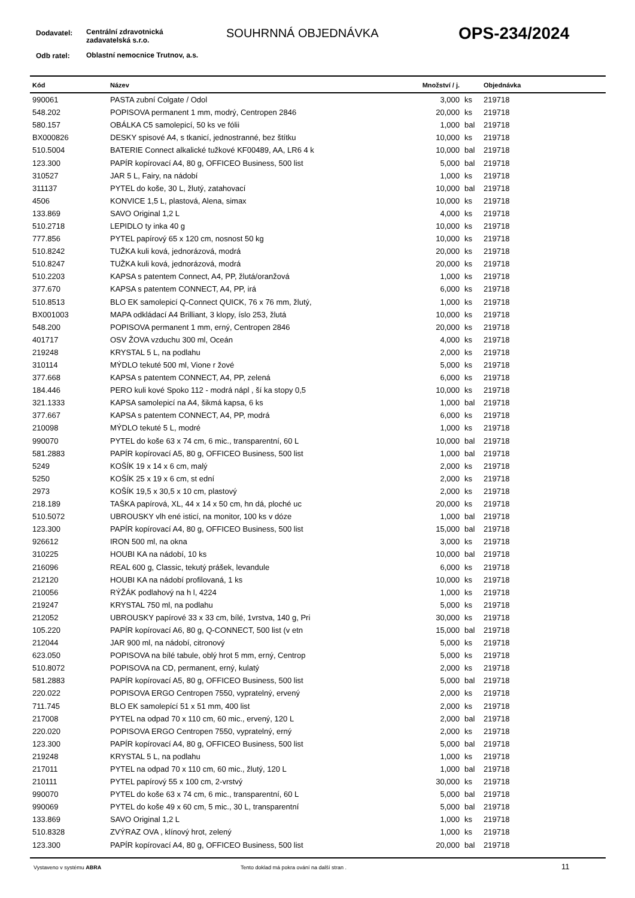Dodavatel:
Centrální zdravotnická
zadavatelská s.r.o.
SOUHRNNÁ OBJEDNÁVKA OPS-234/2024
Odb ratel:
Oblastní nemocnice Trutnov, a.s.
| Kód | Název | Množství / j. | | Objednávka |
| --- | --- | --- | --- | --- |
| 990061 | PASTA zubní Colgate / Odol | 3,000 | ks | 219718 |
| 548.202 | POPISOVA permanent 1 mm, modrý, Centropen 2846 | 20,000 | ks | 219718 |
| 580.157 | OBÁLKA C5 samolepicí, 50 ks ve fólii | 1,000 | bal | 219718 |
| BX000826 | DESKY spisové A4, s tkanicí, jednostranné, bez štítku | 10,000 | ks | 219718 |
| 510.5004 | BATERIE Connect alkalické tužkové KF00489, AA, LR6 4 k | 10,000 | bal | 219718 |
| 123.300 | PAPÍR kopírovací A4, 80 g, OFFICEO Business, 500 list | 5,000 | bal | 219718 |
| 310527 | JAR 5 L, Fairy, na nádobí | 1,000 | ks | 219718 |
| 311137 | PYTEL do koše, 30 L, žlutý, zatahovací | 10,000 | bal | 219718 |
| 4506 | KONVICE 1,5 L, plastová, Alena, simax | 10,000 | ks | 219718 |
| 133.869 | SAVO Original 1,2 L | 4,000 | ks | 219718 |
| 510.2718 | LEPIDLO ty inka 40 g | 10,000 | ks | 219718 |
| 777.856 | PYTEL papírový 65 x 120 cm, nosnost 50 kg | 10,000 | ks | 219718 |
| 510.8242 | TUŽKA kuli ková, jednorázová, modrá | 20,000 | ks | 219718 |
| 510.8247 | TUŽKA kuli ková, jednorázová, modrá | 20,000 | ks | 219718 |
| 510.2203 | KAPSA s patentem Connect, A4, PP, žlutá/oranžová | 1,000 | ks | 219718 |
| 377.670 | KAPSA s patentem CONNECT, A4, PP, irá | 6,000 | ks | 219718 |
| 510.8513 | BLO EK samolepicí Q-Connect QUICK, 76 x 76 mm, žlutý, | 1,000 | ks | 219718 |
| BX001003 | MAPA odkládací A4 Brilliant, 3 klopy, íslo 253, žlutá | 10,000 | ks | 219718 |
| 548.200 | POPISOVA permanent 1 mm, erný, Centropen 2846 | 20,000 | ks | 219718 |
| 401717 | OSV ŽOVA vzduchu 300 ml, Oceán | 4,000 | ks | 219718 |
| 219248 | KRYSTAL 5 L, na podlahu | 2,000 | ks | 219718 |
| 310114 | MÝDLO tekuté 500 ml, Vione r žové | 5,000 | ks | 219718 |
| 377.668 | KAPSA s patentem CONNECT, A4, PP, zelená | 6,000 | ks | 219718 |
| 184.446 | PERO kuli kové Spoko 112 - modrá nápl , ší ka stopy 0,5 | 10,000 | ks | 219718 |
| 321.1333 | KAPSA samolepicí na A4, šikmá kapsa, 6 ks | 1,000 | bal | 219718 |
| 377.667 | KAPSA s patentem CONNECT, A4, PP, modrá | 6,000 | ks | 219718 |
| 210098 | MÝDLO tekuté 5 L, modré | 1,000 | ks | 219718 |
| 990070 | PYTEL do koše 63 x 74 cm, 6 mic., transparentní, 60 L | 10,000 | bal | 219718 |
| 581.2883 | PAPÍR kopírovací A5, 80 g, OFFICEO Business, 500 list | 1,000 | bal | 219718 |
| 5249 | KOŠÍK 19 x 14 x 6 cm, malý | 2,000 | ks | 219718 |
| 5250 | KOŠÍK 25 x 19 x 6 cm, st ední | 2,000 | ks | 219718 |
| 2973 | KOŠÍK 19,5 x 30,5 x 10 cm, plastový | 2,000 | ks | 219718 |
| 218.189 | TAŠKA papírová, XL, 44 x 14 x 50 cm, hn dá, ploché uc | 20,000 | ks | 219718 |
| 510.5072 | UBROUSKY vlh ené isticí, na monitor, 100 ks v dóze | 1,000 | bal | 219718 |
| 123.300 | PAPÍR kopírovací A4, 80 g, OFFICEO Business, 500 list | 15,000 | bal | 219718 |
| 926612 | IRON 500 ml, na okna | 3,000 | ks | 219718 |
| 310225 | HOUBI KA na nádobí, 10 ks | 10,000 | bal | 219718 |
| 216096 | REAL 600 g, Classic, tekutý prášek, levandule | 6,000 | ks | 219718 |
| 212120 | HOUBI KA na nádobí profilovaná, 1 ks | 10,000 | ks | 219718 |
| 210056 | RÝŽÁK podlahový na h l, 4224 | 1,000 | ks | 219718 |
| 219247 | KRYSTAL 750 ml, na podlahu | 5,000 | ks | 219718 |
| 212052 | UBROUSKY papírové 33 x 33 cm, bílé, 1vrstva, 140 g, Pri | 30,000 | ks | 219718 |
| 105.220 | PAPÍR kopírovací A6, 80 g, Q-CONNECT, 500 list (v etn | 15,000 | bal | 219718 |
| 212044 | JAR 900 ml, na nádobí, citronový | 5,000 | ks | 219718 |
| 623.050 | POPISOVA na bílé tabule, oblý hrot 5 mm, erný, Centrop | 5,000 | ks | 219718 |
| 510.8072 | POPISOVA na CD, permanent, erný, kulatý | 2,000 | ks | 219718 |
| 581.2883 | PAPÍR kopírovací A5, 80 g, OFFICEO Business, 500 list | 5,000 | bal | 219718 |
| 220.022 | POPISOVA ERGO Centropen 7550, vypratelný, ervený | 2,000 | ks | 219718 |
| 711.745 | BLO EK samolepící 51 x 51 mm, 400 list | 2,000 | ks | 219718 |
| 217008 | PYTEL na odpad 70 x 110 cm, 60 mic., ervený, 120 L | 2,000 | bal | 219718 |
| 220.020 | POPISOVA ERGO Centropen 7550, vypratelný, erný | 2,000 | ks | 219718 |
| 123.300 | PAPÍR kopírovací A4, 80 g, OFFICEO Business, 500 list | 5,000 | bal | 219718 |
| 219248 | KRYSTAL 5 L, na podlahu | 1,000 | ks | 219718 |
| 217011 | PYTEL na odpad 70 x 110 cm, 60 mic., žlutý, 120 L | 1,000 | bal | 219718 |
| 210111 | PYTEL papírový 55 x 100 cm, 2-vrstvý | 30,000 | ks | 219718 |
| 990070 | PYTEL do koše 63 x 74 cm, 6 mic., transparentní, 60 L | 5,000 | bal | 219718 |
| 990069 | PYTEL do koše 49 x 60 cm, 5 mic., 30 L, transparentní | 5,000 | bal | 219718 |
| 133.869 | SAVO Original 1,2 L | 1,000 | ks | 219718 |
| 510.8328 | ZVÝRAZ OVA , klínový hrot, zelený | 1,000 | ks | 219718 |
| 123.300 | PAPÍR kopírovací A4, 80 g, OFFICEO Business, 500 list | 20,000 | bal | 219718 |
Vystaveno v systému ABRA Tento doklad má pokra ování na další stran .
11